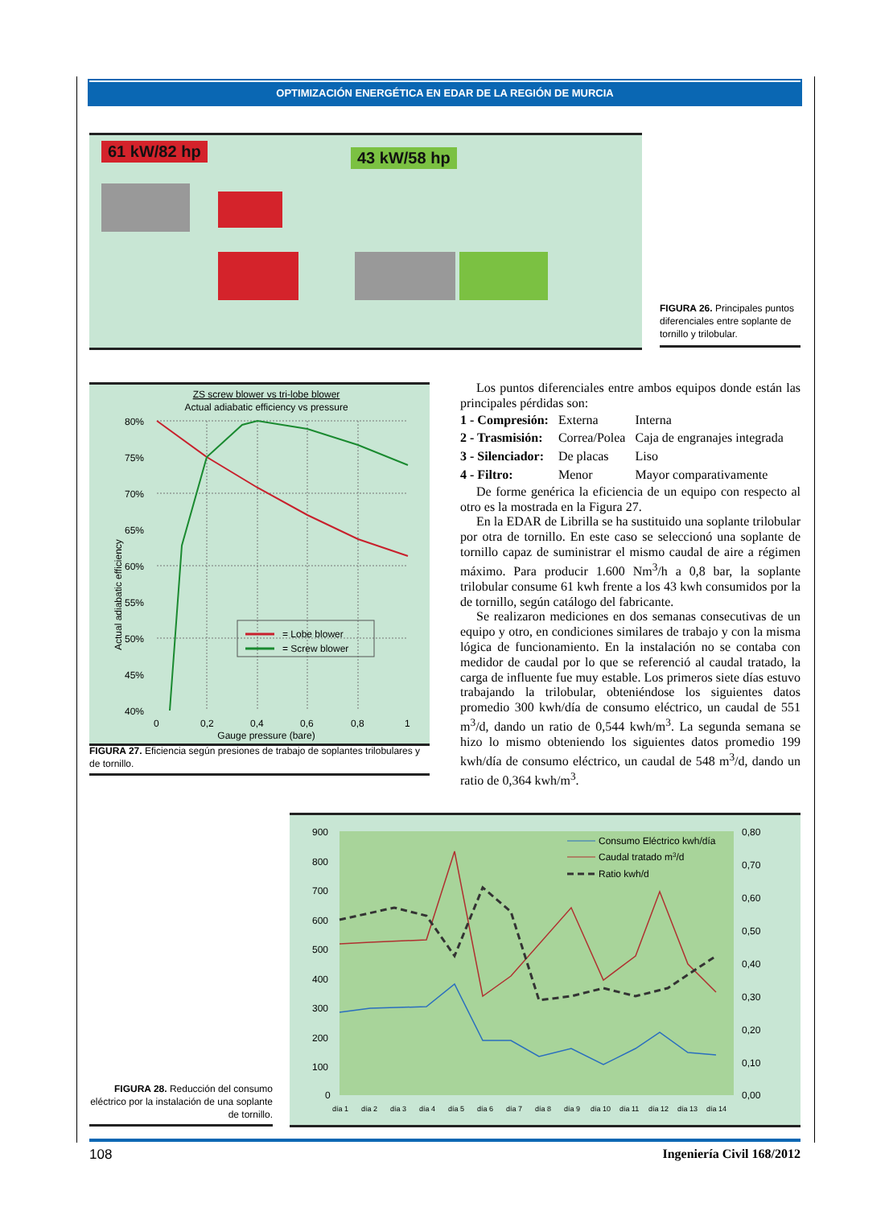OPTIMIZACIÓN ENERGÉTICA EN EDAR DE LA REGIÓN DE MURCIA
61 kW/82 hp 43 kW/58 hp
FIGURA 26. Principales puntos diferenciales entre soplante de tornillo y trilobular.
ZS screw blower vs tri-lobe blower
Actual adiabatic efficiency vs pressure
80%
75%
70%
65%
60%
55%
50%
45%
40%
0
0,2
0,4
0,6
0,8
1
Gauge pressure (bare)
Actual adiabatic efficiency
= Lobe blower
= Screw blower
FIGURA 27. Eficiencia según presiones de trabajo de soplantes trilobulares y de tornillo.
Los puntos diferenciales entre ambos equipos donde están las principales pérdidas son:
| 1 - Compresión: | Externa | Interna |
| 2 - Trasmisión: | Correa/Polea | Caja de engranajes integrada |
| 3 - Silenciador: | De placas | Liso |
| 4 - Filtro: | Menor | Mayor comparativamente |
De forme genérica la eficiencia de un equipo con respecto al otro es la mostrada en la Figura 27.
En la EDAR de Librilla se ha sustituido una soplante trilobular por otra de tornillo. En este caso se seleccionó una soplante de tornillo capaz de suministrar el mismo caudal de aire a régimen máximo. Para producir 1.600 Nm<sup>3</sup>/h a 0,8 bar, la soplante trilobular consume 61 kwh frente a los 43 kwh consumidos por la de tornillo, según catálogo del fabricante.
Se realizaron mediciones en dos semanas consecutivas de un equipo y otro, en condiciones similares de trabajo y con la misma lógica de funcionamiento. En la instalación no se contaba con medidor de caudal por lo que se referenció al caudal tratado, la carga de influente fue muy estable. Los primeros siete días estuvo trabajando la trilobular, obteniéndose los siguientes datos promedio 300 kwh/día de consumo eléctrico, un caudal de 551 m<sup>3</sup>/d, dando un ratio de 0,544 kwh/m<sup>3</sup>. La segunda semana se hizo lo mismo obteniendo los siguientes datos promedio 199 kwh/día de consumo eléctrico, un caudal de 548 m<sup>3</sup>/d, dando un ratio de 0,364 kwh/m<sup>3</sup>.
900
800
700
600
500
400
300
200
100
0
0,80
0,70
0,60
0,50
0,40
0,30
0,20
0,10
0,00
día 1
día 2
día 3
día 4
día 5
día 6
día 7
día 8
día 9
día 10
día 11
día 12
día 13
día 14
Consumo Eléctrico kwh/día
Caudal tratado m3/d
Ratio kwh/d
FIGURA 28. Reducción del consumo eléctrico por la instalación de una soplante de tornillo.
108 Ingeniería Civil 168/2012